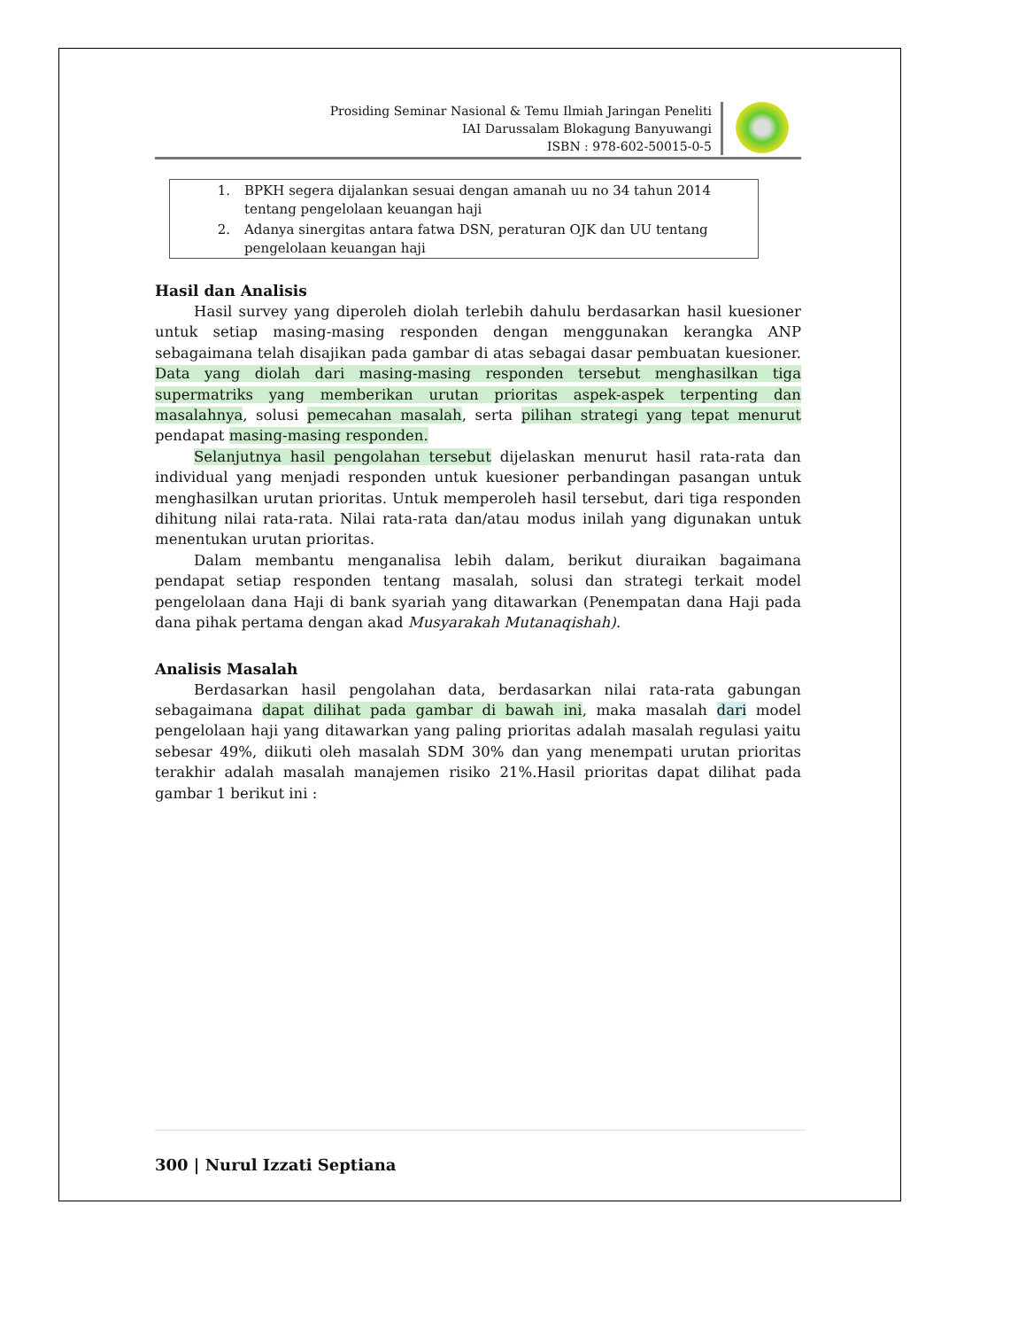Prosiding Seminar Nasional & Temu Ilmiah Jaringan Peneliti
IAI Darussalam Blokagung Banyuwangi
ISBN : 978-602-50015-0-5
| 1. | BPKH segera dijalankan sesuai dengan amanah uu no 34 tahun 2014 tentang pengelolaan keuangan haji |
| 2. | Adanya sinergitas antara fatwa DSN, peraturan OJK dan UU tentang pengelolaan keuangan haji |
Hasil dan Analisis
Hasil survey yang diperoleh diolah terlebih dahulu berdasarkan hasil kuesioner untuk setiap masing-masing responden dengan menggunakan kerangka ANP sebagaimana telah disajikan pada gambar di atas sebagai dasar pembuatan kuesioner. Data yang diolah dari masing-masing responden tersebut menghasilkan tiga supermatriks yang memberikan urutan prioritas aspek-aspek terpenting dan masalahnya, solusi pemecahan masalah, serta pilihan strategi yang tepat menurut pendapat masing-masing responden.
Selanjutnya hasil pengolahan tersebut dijelaskan menurut hasil rata-rata dan individual yang menjadi responden untuk kuesioner perbandingan pasangan untuk menghasilkan urutan prioritas. Untuk memperoleh hasil tersebut, dari tiga responden dihitung nilai rata-rata. Nilai rata-rata dan/atau modus inilah yang digunakan untuk menentukan urutan prioritas.
Dalam membantu menganalisa lebih dalam, berikut diuraikan bagaimana pendapat setiap responden tentang masalah, solusi dan strategi terkait model pengelolaan dana Haji di bank syariah yang ditawarkan (Penempatan dana Haji pada dana pihak pertama dengan akad Musyarakah Mutanaqishah).
Analisis Masalah
Berdasarkan hasil pengolahan data, berdasarkan nilai rata-rata gabungan sebagaimana dapat dilihat pada gambar di bawah ini, maka masalah dari model pengelolaan haji yang ditawarkan yang paling prioritas adalah masalah regulasi yaitu sebesar 49%, diikuti oleh masalah SDM 30% dan yang menempati urutan prioritas terakhir adalah masalah manajemen risiko 21%.Hasil prioritas dapat dilihat pada gambar 1 berikut ini :
300 | Nurul Izzati Septiana